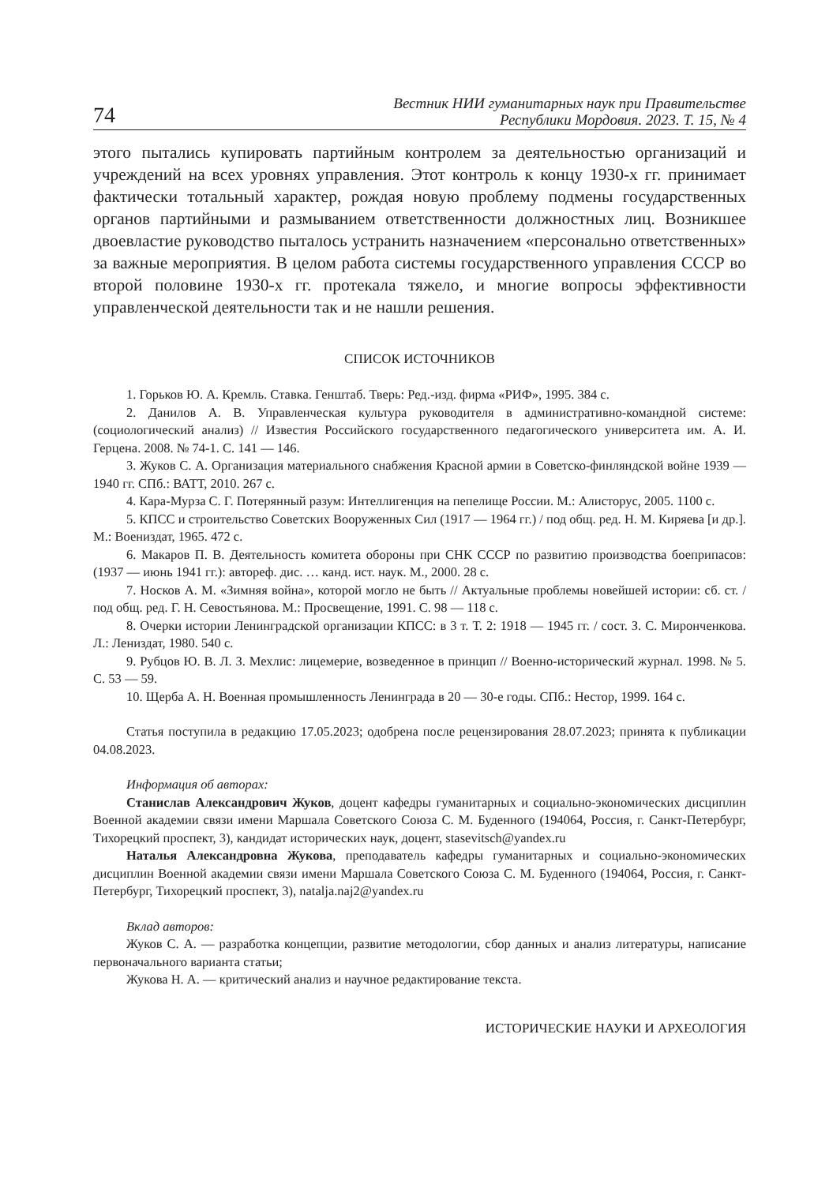74
Вестник НИИ гуманитарных наук при Правительстве
Республики Мордовия. 2023. Т. 15, № 4
этого пытались купировать партийным контролем за деятельностью организаций и учреждений на всех уровнях управления. Этот контроль к концу 1930-х гг. принимает фактически тотальный характер, рождая новую проблему подмены государственных органов партийными и размыванием ответственности должностных лиц. Возникшее двоевластие руководство пыталось устранить назначением «персонально ответственных» за важные мероприятия. В целом работа системы государственного управления СССР во второй половине 1930-х гг. протекала тяжело, и многие вопросы эффективности управленческой деятельности так и не нашли решения.
СПИСОК ИСТОЧНИКОВ
1. Горьков Ю. А. Кремль. Ставка. Генштаб. Тверь: Ред.-изд. фирма «РИФ», 1995. 384 с.
2. Данилов А. В. Управленческая культура руководителя в административно-командной системе: (социологический анализ) // Известия Российского государственного педагогического университета им. А. И. Герцена. 2008. № 74-1. С. 141 — 146.
3. Жуков С. А. Организация материального снабжения Красной армии в Советско-финляндской войне 1939 — 1940 гг. СПб.: ВАТТ, 2010. 267 с.
4. Кара-Мурза С. Г. Потерянный разум: Интеллигенция на пепелище России. М.: Алисторус, 2005. 1100 с.
5. КПСС и строительство Советских Вооруженных Сил (1917 — 1964 гг.) / под общ. ред. Н. М. Киряева [и др.]. М.: Воениздат, 1965. 472 с.
6. Макаров П. В. Деятельность комитета обороны при СНК СССР по развитию производства боеприпасов: (1937 — июнь 1941 гг.): автореф. дис. … канд. ист. наук. М., 2000. 28 с.
7. Носков А. М. «Зимняя война», которой могло не быть // Актуальные проблемы новейшей истории: сб. ст. / под общ. ред. Г. Н. Севостьянова. М.: Просвещение, 1991. С. 98 — 118 с.
8. Очерки истории Ленинградской организации КПСС: в 3 т. Т. 2: 1918 — 1945 гг. / сост. З. С. Миронченкова. Л.: Лениздат, 1980. 540 с.
9. Рубцов Ю. В. Л. З. Мехлис: лицемерие, возведенное в принцип // Военно-исторический журнал. 1998. № 5. С. 53 — 59.
10. Щерба А. Н. Военная промышленность Ленинграда в 20 — 30-е годы. СПб.: Нестор, 1999. 164 с.
Статья поступила в редакцию 17.05.2023; одобрена после рецензирования 28.07.2023; принята к публикации 04.08.2023.
Информация об авторах:
Станислав Александрович Жуков, доцент кафедры гуманитарных и социально-экономических дисциплин Военной академии связи имени Маршала Советского Союза С. М. Буденного (194064, Россия, г. Санкт-Петербург, Тихорецкий проспект, 3), кандидат исторических наук, доцент, stasevitsch@yandex.ru
Наталья Александровна Жукова, преподаватель кафедры гуманитарных и социально-экономических дисциплин Военной академии связи имени Маршала Советского Союза С. М. Буденного (194064, Россия, г. Санкт-Петербург, Тихорецкий проспект, 3), natalja.naj2@yandex.ru
Вклад авторов:
Жуков С. А. — разработка концепции, развитие методологии, сбор данных и анализ литературы, написание первоначального варианта статьи;
Жукова Н. А. — критический анализ и научное редактирование текста.
ИСТОРИЧЕСКИЕ НАУКИ И АРХЕОЛОГИЯ